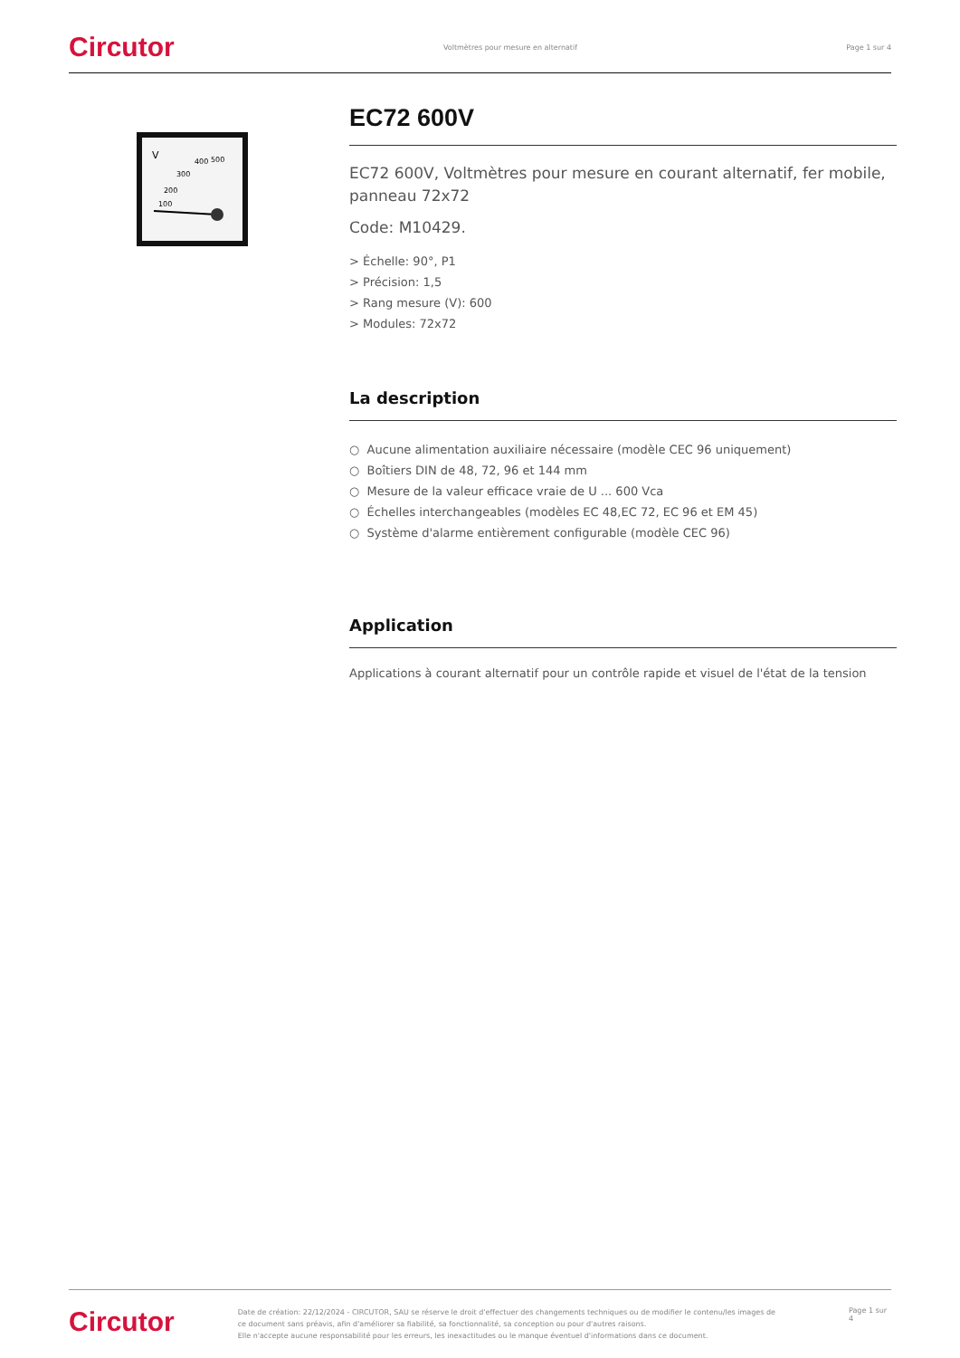Circutor Voltmètres pour mesure en alternatif Page 1 sur 4
V
400
500
300
200
100
EC72 600V
EC72 600V, Voltmètres pour mesure en courant alternatif, fer mobile, panneau 72x72
Code: M10429.
> Échelle: 90°, P1
> Précision: 1,5
> Rang mesure (V): 600
> Modules: 72x72
La description
○ Aucune alimentation auxiliaire nécessaire (modèle CEC 96 uniquement)
○ Boîtiers DIN de 48, 72, 96 et 144 mm
○ Mesure de la valeur efficace vraie de U ... 600 Vca
○ Échelles interchangeables (modèles EC 48,EC 72, EC 96 et EM 45)
○ Système d'alarme entièrement configurable (modèle CEC 96)
Application
Applications à courant alternatif pour un contrôle rapide et visuel de l'état de la tension
Circutor Date de création: 22/12/2024 - CIRCUTOR, SAU se réserve le droit d'effectuer des changements techniques ou de modifier le contenu/les images de ce document sans préavis, afin d'améliorer sa fiabilité, sa fonctionnalité, sa conception ou pour d'autres raisons.
Elle n'accepte aucune responsabilité pour les erreurs, les inexactitudes ou le manque éventuel d'informations dans ce document. Page 1 sur 4